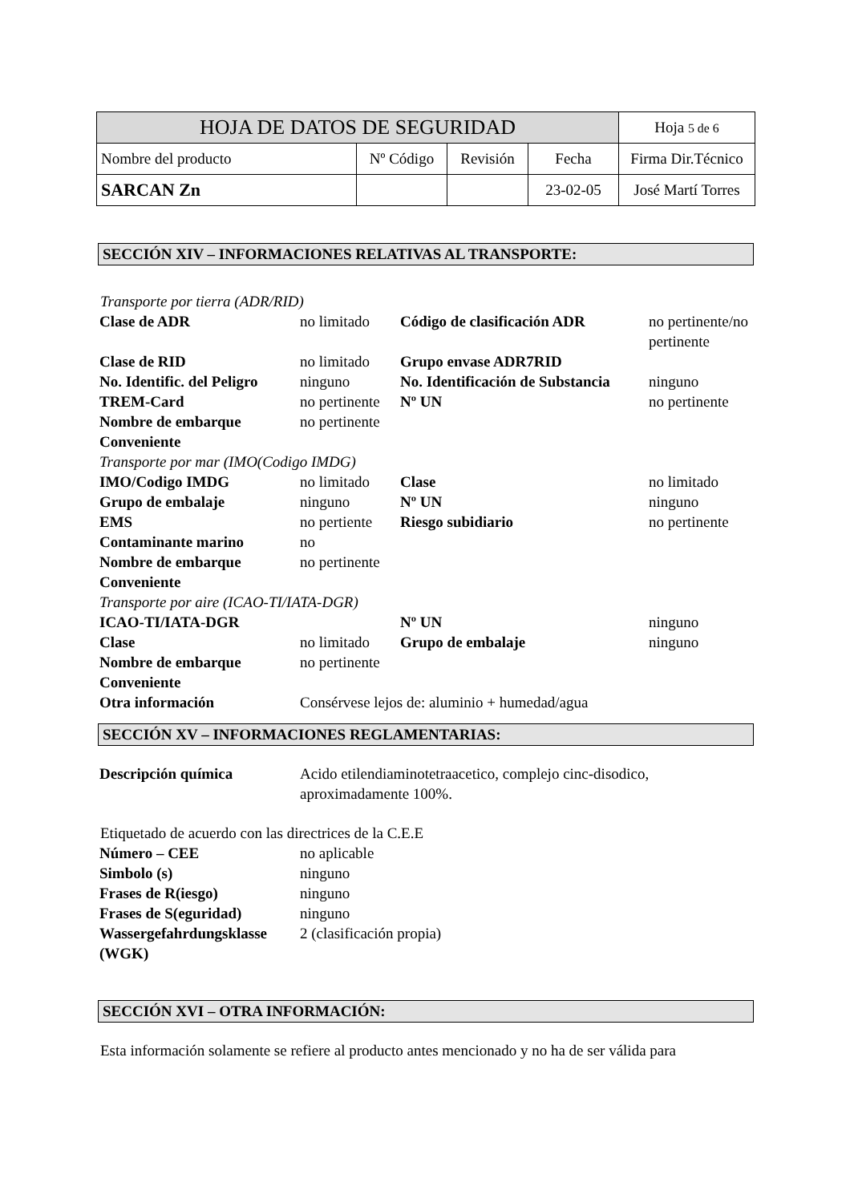| HOJA DE DATOS DE SEGURIDAD | | | | | Hoja 5 de 6 |
| Nombre del producto | Nº Código | Revisión | Fecha | Firma Dir.Técnico | |
| SARCAN Zn | | | 23-02-05 | José Martí Torres | |
SECCIÓN XIV – INFORMACIONES RELATIVAS AL TRANSPORTE:
Transporte por tierra (ADR/RID)
| Clase de ADR | no limitado | Código de clasificación ADR | no pertinente/no pertinente |
| Clase de RID | no limitado | Grupo envase ADR7RID | |
| No. Identific. del Peligro | ninguno | No. Identificación de Substancia | ninguno |
| TREM-Card | no pertinente | Nº UN | no pertinente |
| Nombre de embarque Conveniente | no pertinente | | |
| Transporte por mar (IMO(Codigo IMDG) | | | |
| IMO/Codigo IMDG | no limitado | Clase | no limitado |
| Grupo de embalaje | ninguno | Nº UN | ninguno |
| EMS | no pertiente | Riesgo subidiario | no pertinente |
| Contaminante marino | no | | |
| Nombre de embarque Conveniente | no pertinente | | |
| Transporte por aire (ICAO-TI/IATA-DGR) | | | |
| ICAO-TI/IATA-DGR | | Nº UN | ninguno |
| Clase | no limitado | Grupo de embalaje | ninguno |
| Nombre de embarque Conveniente | no pertinente | | |
| Otra información | Consérvese lejos de: aluminio + humedad/agua | | |
SECCIÓN XV – INFORMACIONES REGLAMENTARIAS:
| Descripción química | Acido etilendiaminotetraacetico, complejo cinc-disodico, aproximadamente 100%. |
Etiquetado de acuerdo con las directrices de la C.E.E
| Número – CEE | no aplicable |
| Simbolo (s) | ninguno |
| Frases de R(iesgo) | ninguno |
| Frases de S(eguridad) | ninguno |
| Wassergefahrdungsklasse (WGK) | 2 (clasificación propia) |
SECCIÓN XVI – OTRA INFORMACIÓN:
Esta información solamente se refiere al producto antes mencionado y no ha de ser válida para